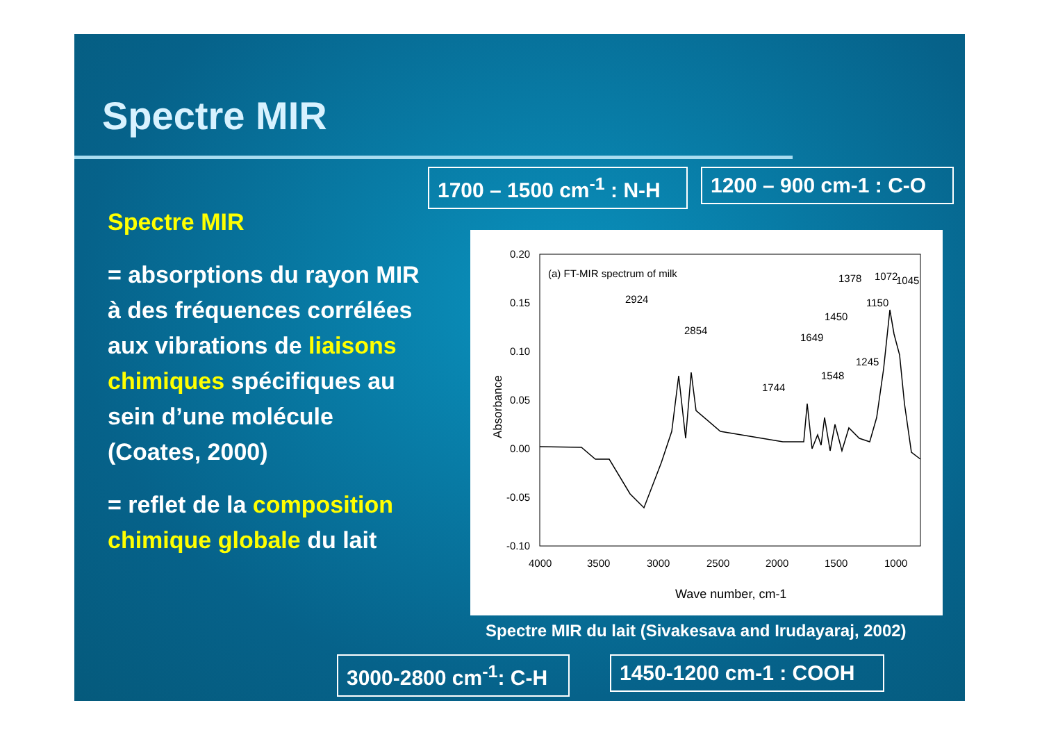Spectre MIR
Spectre MIR
= absorptions du rayon MIR à des fréquences corrélées aux vibrations de liaisons chimiques spécifiques au sein d’une molécule (Coates, 2000)
= reflet de la composition chimique globale du lait
1700 – 1500 cm<sup>-1</sup> : N-H 1200 – 900 cm-1 : C-O
(a) FT-MIR spectrum of milk
0.20
0.15
0.10
0.05
0.00
-0.05
-0.10
4000
3500
3000
2500
2000
1500
1000
Wave number, cm-1
Absorbance
2924
2854
1744
1649
1548
1450
1378
1245
1150
1072
1045
Spectre MIR du lait (Sivakesava and Irudayaraj, 2002)
3000-2800 cm<sup>-1</sup>: C-H 1450-1200 cm-1 : COOH